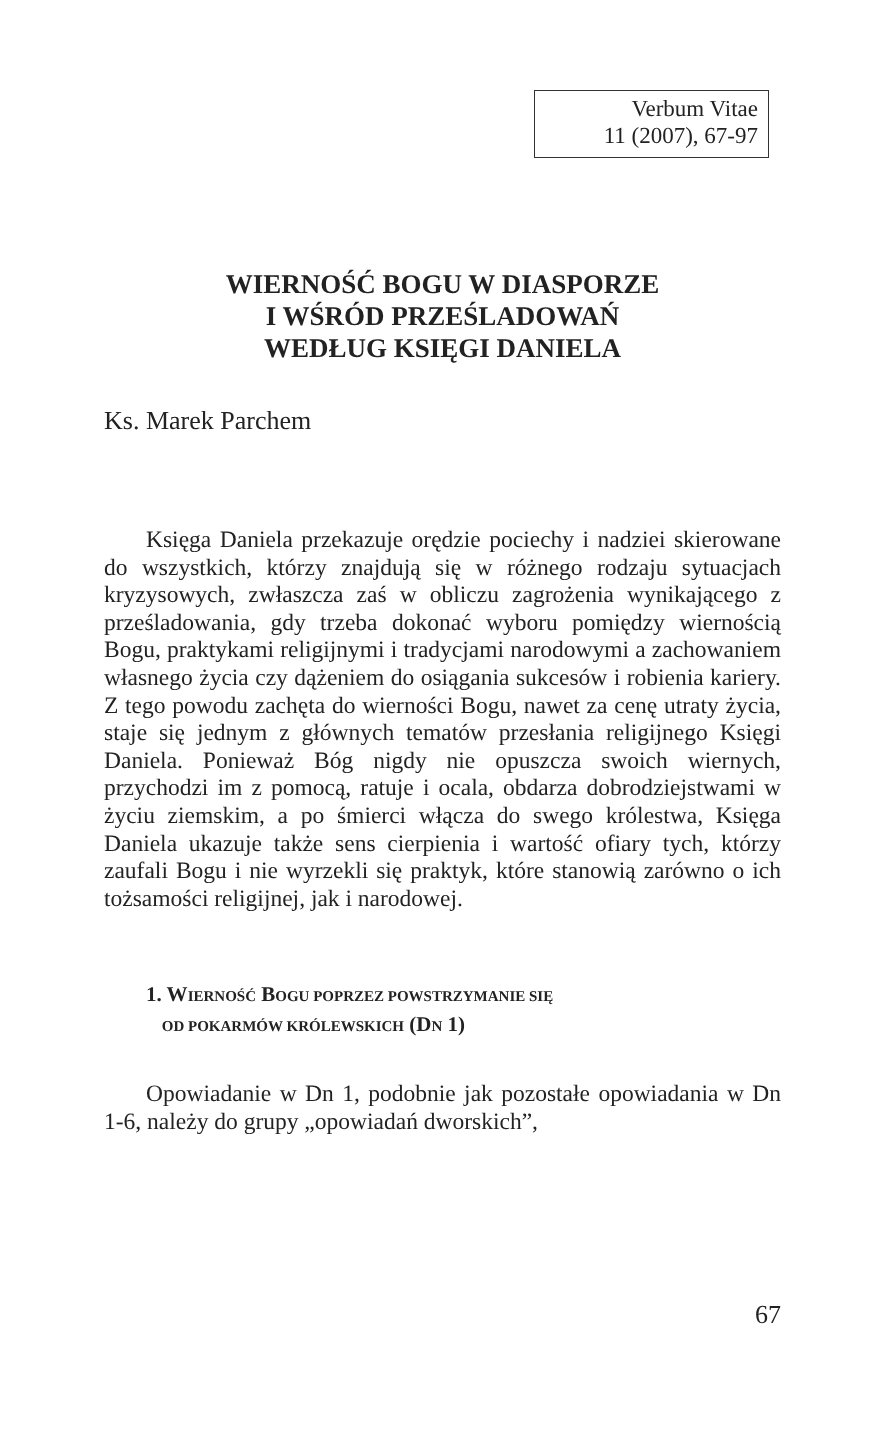Verbum Vitae
11 (2007), 67-97
WIERNOŚĆ BOGU W DIASPORZE
I WŚRÓD PRZEŚLADOWAŃ
WEDŁUG KSIĘGI DANIELA
Ks. Marek Parchem
Księga Daniela przekazuje orędzie pociechy i nadziei skierowane do wszystkich, którzy znajdują się w różnego rodzaju sytuacjach kryzysowych, zwłaszcza zaś w obliczu zagrożenia wynikającego z prześladowania, gdy trzeba dokonać wyboru pomiędzy wiernością Bogu, praktykami religijnymi i tradycjami narodowymi a zachowaniem własnego życia czy dążeniem do osiągania sukcesów i robienia kariery. Z tego powodu zachęta do wierności Bogu, nawet za cenę utraty życia, staje się jednym z głównych tematów przesłania religijnego Księgi Daniela. Ponieważ Bóg nigdy nie opuszcza swoich wiernych, przychodzi im z pomocą, ratuje i ocala, obdarza dobrodziejstwami w życiu ziemskim, a po śmierci włącza do swego królestwa, Księga Daniela ukazuje także sens cierpienia i wartość ofiary tych, którzy zaufali Bogu i nie wyrzekli się praktyk, które stanowią zarówno o ich tożsamości religijnej, jak i narodowej.
1. WIERNOŚĆ BOGU POPRZEZ POWSTRZYMANIE SIĘ
OD POKARMÓW KRÓLEWSKICH (DN 1)
Opowiadanie w Dn 1, podobnie jak pozostałe opowiadania w Dn 1-6, należy do grupy „opowiadań dworskich”,
67